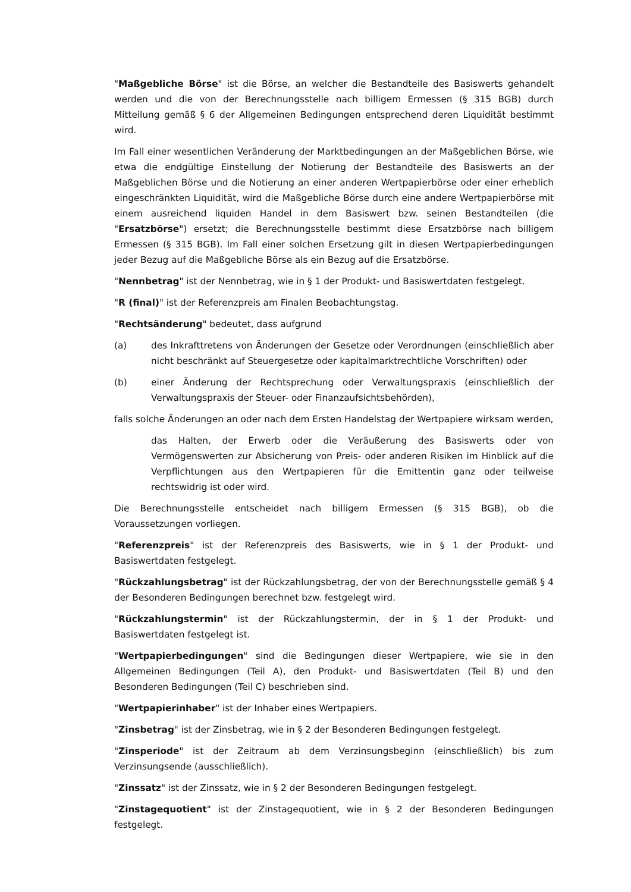"Maßgebliche Börse" ist die Börse, an welcher die Bestandteile des Basiswerts gehandelt werden und die von der Berechnungsstelle nach billigem Ermessen (§ 315 BGB) durch Mitteilung gemäß § 6 der Allgemeinen Bedingungen entsprechend deren Liquidität bestimmt wird.
Im Fall einer wesentlichen Veränderung der Marktbedingungen an der Maßgeblichen Börse, wie etwa die endgültige Einstellung der Notierung der Bestandteile des Basiswerts an der Maßgeblichen Börse und die Notierung an einer anderen Wertpapierbörse oder einer erheblich eingeschränkten Liquidität, wird die Maßgebliche Börse durch eine andere Wertpapierbörse mit einem ausreichend liquiden Handel in dem Basiswert bzw. seinen Bestandteilen (die "Ersatzbörse") ersetzt; die Berechnungsstelle bestimmt diese Ersatzbörse nach billigem Ermessen (§ 315 BGB). Im Fall einer solchen Ersetzung gilt in diesen Wertpapierbedingungen jeder Bezug auf die Maßgebliche Börse als ein Bezug auf die Ersatzbörse.
"Nennbetrag" ist der Nennbetrag, wie in § 1 der Produkt- und Basiswertdaten festgelegt.
"R (final)" ist der Referenzpreis am Finalen Beobachtungstag.
"Rechtsänderung" bedeutet, dass aufgrund
(a) des Inkrafttretens von Änderungen der Gesetze oder Verordnungen (einschließlich aber nicht beschränkt auf Steuergesetze oder kapitalmarktrechtliche Vorschriften) oder
(b) einer Änderung der Rechtsprechung oder Verwaltungspraxis (einschließlich der Verwaltungspraxis der Steuer- oder Finanzaufsichtsbehörden),
falls solche Änderungen an oder nach dem Ersten Handelstag der Wertpapiere wirksam werden,
das Halten, der Erwerb oder die Veräußerung des Basiswerts oder von Vermögenswerten zur Absicherung von Preis- oder anderen Risiken im Hinblick auf die Verpflichtungen aus den Wertpapieren für die Emittentin ganz oder teilweise rechtswidrig ist oder wird.
Die Berechnungsstelle entscheidet nach billigem Ermessen (§ 315 BGB), ob die Voraussetzungen vorliegen.
"Referenzpreis" ist der Referenzpreis des Basiswerts, wie in § 1 der Produkt- und Basiswertdaten festgelegt.
"Rückzahlungsbetrag" ist der Rückzahlungsbetrag, der von der Berechnungsstelle gemäß § 4 der Besonderen Bedingungen berechnet bzw. festgelegt wird.
"Rückzahlungstermin" ist der Rückzahlungstermin, der in § 1 der Produkt- und Basiswertdaten festgelegt ist.
"Wertpapierbedingungen" sind die Bedingungen dieser Wertpapiere, wie sie in den Allgemeinen Bedingungen (Teil A), den Produkt- und Basiswertdaten (Teil B) und den Besonderen Bedingungen (Teil C) beschrieben sind.
"Wertpapierinhaber" ist der Inhaber eines Wertpapiers.
"Zinsbetrag" ist der Zinsbetrag, wie in § 2 der Besonderen Bedingungen festgelegt.
"Zinsperiode" ist der Zeitraum ab dem Verzinsungsbeginn (einschließlich) bis zum Verzinsungsende (ausschließlich).
"Zinssatz" ist der Zinssatz, wie in § 2 der Besonderen Bedingungen festgelegt.
"Zinstagequotient" ist der Zinstagequotient, wie in § 2 der Besonderen Bedingungen festgelegt.